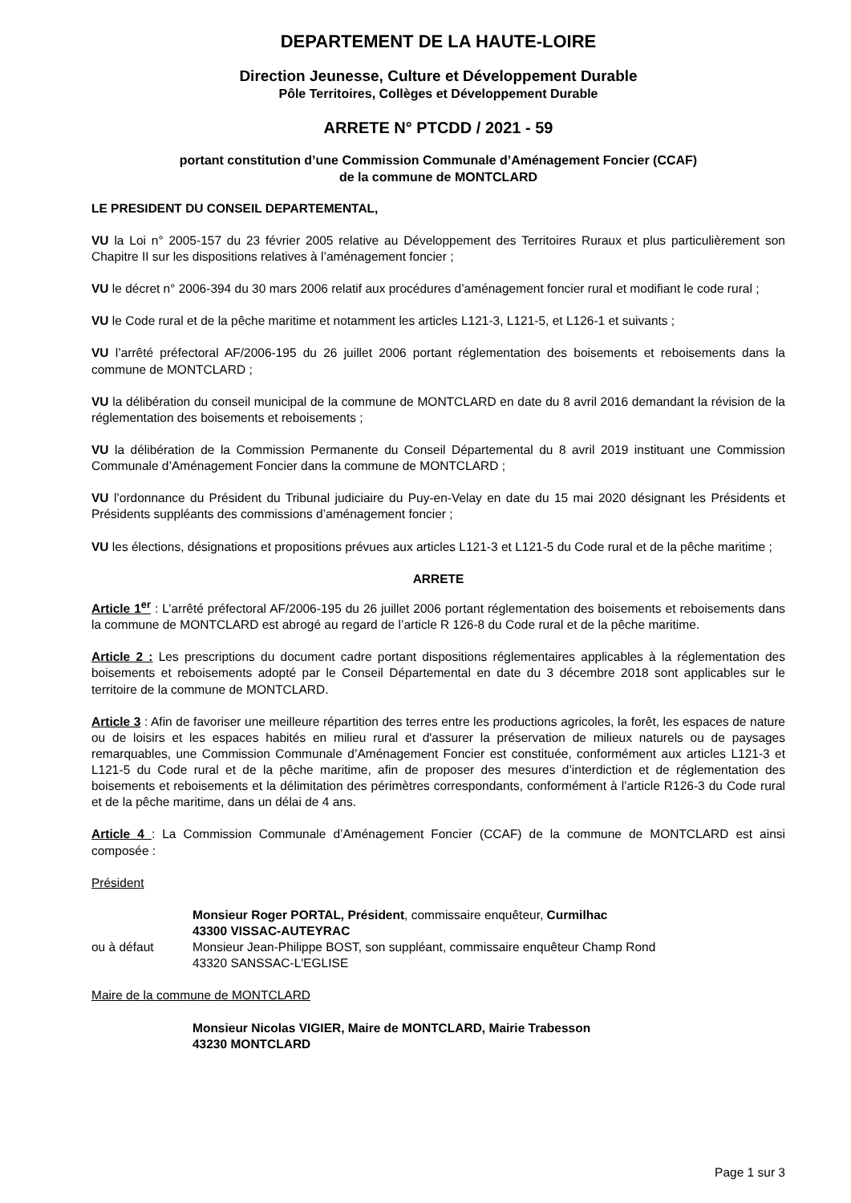DEPARTEMENT DE LA HAUTE-LOIRE
Direction Jeunesse, Culture et Développement Durable
Pôle Territoires, Collèges et Développement Durable
ARRETE N° PTCDD / 2021 - 59
portant constitution d’une Commission Communale d’Aménagement Foncier (CCAF)
de la commune de MONTCLARD
LE PRESIDENT DU CONSEIL DEPARTEMENTAL,
VU la Loi n° 2005-157 du 23 février 2005 relative au Développement des Territoires Ruraux et plus particulièrement son Chapitre II sur les dispositions relatives à l’aménagement foncier ;
VU le décret n° 2006-394 du 30 mars 2006 relatif aux procédures d’aménagement foncier rural et modifiant le code rural ;
VU le Code rural et de la pêche maritime et notamment les articles L121-3, L121-5, et L126-1 et suivants ;
VU l’arrêté préfectoral AF/2006-195 du 26 juillet 2006 portant réglementation des boisements et reboisements dans la commune de MONTCLARD ;
VU la délibération du conseil municipal de la commune de MONTCLARD en date du 8 avril 2016 demandant la révision de la réglementation des boisements et reboisements ;
VU la délibération de la Commission Permanente du Conseil Départemental du 8 avril 2019 instituant une Commission Communale d’Aménagement Foncier dans la commune de MONTCLARD ;
VU l’ordonnance du Président du Tribunal judiciaire du Puy-en-Velay en date du 15 mai 2020 désignant les Présidents et Présidents suppléants des commissions d’aménagement foncier ;
VU les élections, désignations et propositions prévues aux articles L121-3 et L121-5 du Code rural et de la pêche maritime ;
ARRETE
Article 1<sup>er</sup> : L’arrêté préfectoral AF/2006-195 du 26 juillet 2006 portant réglementation des boisements et reboisements dans la commune de MONTCLARD est abrogé au regard de l’article R 126-8 du Code rural et de la pêche maritime.
Article 2 : Les prescriptions du document cadre portant dispositions réglementaires applicables à la réglementation des boisements et reboisements adopté par le Conseil Départemental en date du 3 décembre 2018 sont applicables sur le territoire de la commune de MONTCLARD.
Article 3 : Afin de favoriser une meilleure répartition des terres entre les productions agricoles, la forêt, les espaces de nature ou de loisirs et les espaces habités en milieu rural et d'assurer la préservation de milieux naturels ou de paysages remarquables, une Commission Communale d’Aménagement Foncier est constituée, conformément aux articles L121-3 et L121-5 du Code rural et de la pêche maritime, afin de proposer des mesures d’interdiction et de réglementation des boisements et reboisements et la délimitation des périmètres correspondants, conformément à l’article R126-3 du Code rural et de la pêche maritime, dans un délai de 4 ans.
Article 4 : La Commission Communale d’Aménagement Foncier (CCAF) de la commune de MONTCLARD est ainsi composée :
Président
Monsieur Roger PORTAL, Président, commissaire enquêteur, Curmilhac
43300 VISSAC-AUTEYRAC
ou à défaut Monsieur Jean-Philippe BOST, son suppléant, commissaire enquêteur Champ Rond
43320 SANSSAC-L'EGLISE
Maire de la commune de MONTCLARD
Monsieur Nicolas VIGIER, Maire de MONTCLARD, Mairie Trabesson
43230 MONTCLARD
Page 1 sur 3